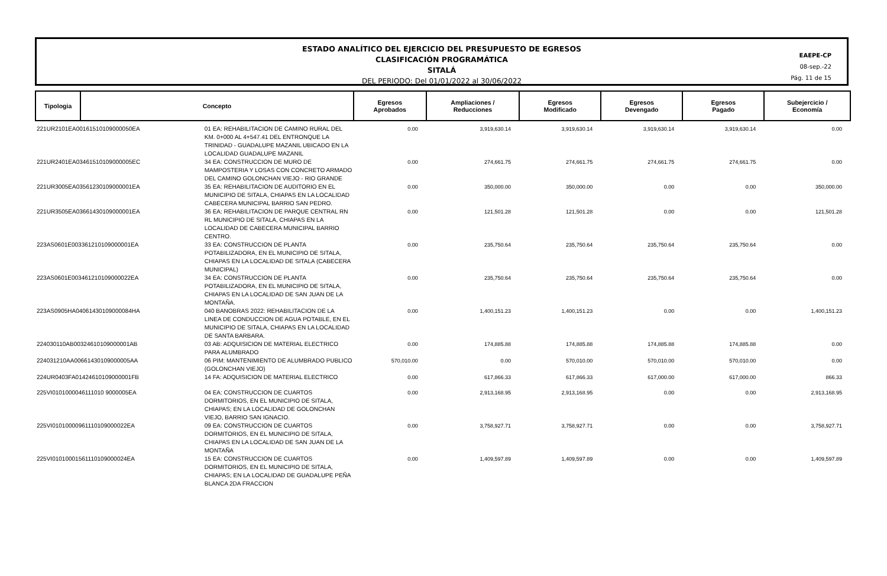ESTADO ANALÍTICO DEL EJERCICIO DEL PRESUPUESTO DE EGRESOS
CLASIFICACIÓN PROGRAMÁTICA
SITALÁ
DEL PERIODO: Del 01/01/2022 al 30/06/2022
EAEPE-CP
08-sep.-22
Pág. 11 de 15
| Tipologia | Concepto | | Egresos Aprobados | Ampliaciones / Reducciones | Egresos Modificado | Egresos Devengado | Egresos Pagado | Subejercicio / Economía |
| --- | --- | --- | --- | --- | --- | --- | --- | --- |
| 221UR2101EA00161510109000050EA | | 01 EA: REHABILITACION DE CAMINO RURAL DEL KM. 0+000 AL 4+547.41 DEL ENTRONQUE LA TRINIDAD - GUADALUPE MAZANIL UBICADO EN LA LOCALIDAD GUADALUPE MAZANIL | 0.00 | 3,919,630.14 | 3,919,630.14 | 3,919,630.14 | 3,919,630.14 | 0.00 |
| 221UR2401EA03461510109000005EC | | 34 EA: CONSTRUCCION DE MURO DE MAMPOSTERIA Y LOSAS CON CONCRETO ARMADO DEL CAMINO GOLONCHAN VIEJO - RIO GRANDE | 0.00 | 274,661.75 | 274,661.75 | 274,661.75 | 274,661.75 | 0.00 |
| 221UR3005EA03561230109000001EA | | 35 EA: REHABILITACION DE AUDITORIO EN EL MUNICIPIO DE SITALA, CHIAPAS EN LA LOCALIDAD CABECERA MUNICIPAL BARRIO SAN PEDRO. | 0.00 | 350,000.00 | 350,000.00 | 0.00 | 0.00 | 350,000.00 |
| 221UR3505EA03661430109000001EA | | 36 EA: REHABILITACION DE PARQUE CENTRAL RN RL MUNICIPIO DE SITALA, CHIAPAS EN LA LOCALIDAD DE CABECERA MUNICIPAL BARRIO CENTRO. | 0.00 | 121,501.28 | 121,501.28 | 0.00 | 0.00 | 121,501.28 |
| 223AS0601E003361210109000001EA | | 33 EA: CONSTRUCCION DE PLANTA POTABILIZADORA, EN EL MUNICIPIO DE SITALA, CHIAPAS EN LA LOCALIDAD DE SITALA (CABECERA MUNICIPAL) | 0.00 | 235,750.64 | 235,750.64 | 235,750.64 | 235,750.64 | 0.00 |
| 223AS0601E003461210109000022EA | | 34 EA: CONSTRUCCION DE PLANTA POTABILIZADORA, EN EL MUNICIPIO DE SITALA, CHIAPAS EN LA LOCALIDAD DE SAN JUAN DE LA MONTAÑA. | 0.00 | 235,750.64 | 235,750.64 | 235,750.64 | 235,750.64 | 0.00 |
| 223AS0905HA04061430109000084HA | | 040 BANOBRAS 2022: REHABILITACION DE LA LINEA DE CONDUCCION DE AGUA POTABLE, EN EL MUNICIPIO DE SITALA, CHIAPAS EN LA LOCALIDAD DE SANTA BARBARA. | 0.00 | 1,400,151.23 | 1,400,151.23 | 0.00 | 0.00 | 1,400,151.23 |
| 224030110AB00324610109000001AB | | 03 AB: ADQUISICION DE MATERIAL ELECTRICO PARA ALUMBRADO | 0.00 | 174,885.88 | 174,885.88 | 174,885.88 | 174,885.88 | 0.00 |
| 224031210AA00661430109000005AA | | 06 PIM: MANTENIMIENTO DE ALUMBRADO PUBLICO (GOLONCHAN VIEJO) | 570,010.00 | 0.00 | 570,010.00 | 570,010.00 | 570,010.00 | 0.00 |
| 224UR0403FA01424610109000001FB | | 14 FA: ADQUISICION DE MATERIAL ELECTRICO | 0.00 | 617,866.33 | 617,866.33 | 617,000.00 | 617,000.00 | 866.33 |
| 225VI0101000046111010 9000005EA | | 04 EA: CONSTRUCCION DE CUARTOS DORMITORIOS, EN EL MUNICIPIO DE SITALA, CHIAPAS; EN LA LOCALIDAD DE GOLONCHAN VIEJO, BARRIO SAN IGNACIO. | 0.00 | 2,913,168.95 | 2,913,168.95 | 0.00 | 0.00 | 2,913,168.95 |
| 225VI01010000961110109000022EA | | 09 EA: CONSTRUCCION DE CUARTOS DORMITORIOS, EN EL MUNICIPIO DE SITALA, CHIAPAS EN LA LOCALIDAD DE SAN JUAN DE LA MONTAÑA | 0.00 | 3,758,927.71 | 3,758,927.71 | 0.00 | 0.00 | 3,758,927.71 |
| 225VI01010001561110109000024EA | | 15 EA: CONSTRUCCION DE CUARTOS DORMITORIOS, EN EL MUNICIPIO DE SITALA, CHIAPAS; EN LA LOCALIDAD DE GUADALUPE PEÑA BLANCA 2DA FRACCION | 0.00 | 1,409,597.89 | 1,409,597.89 | 0.00 | 0.00 | 1,409,597.89 |